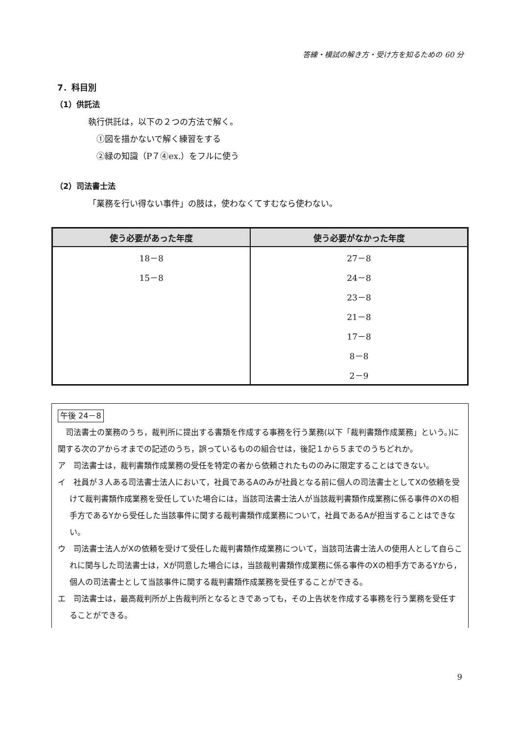答練・模試の解き方・受け方を知るための 60 分
7．科目別
（1）供託法
執行供託は，以下の２つの方法で解く。
①図を描かないで解く練習をする
②緑の知識（P７④ex.）をフルに使う
（2）司法書士法
「業務を行い得ない事件」の肢は，使わなくてすむなら使わない。
| 使う必要があった年度 | 使う必要がなかった年度 |
| --- | --- |
| 18－8 | 27－8 |
| 15－8 | 24－8 |
| | 23－8 |
| | 21－8 |
| | 17－8 |
| | 8－8 |
| | 2－9 |
午後 24－8
　司法書士の業務のうち，裁判所に提出する書類を作成する事務を行う業務(以下「裁判書類作成業務」という。)に関する次のアからオまでの記述のうち，誤っているものの組合せは，後記１から５までのうちどれか。
ア　司法書士は，裁判書類作成業務の受任を特定の者から依頼されたもののみに限定することはできない。
イ　社員が３人ある司法書士法人において，社員であるAのみが社員となる前に個人の司法書士としてXの依頼を受けて裁判書類作成業務を受任していた場合には，当該司法書士法人が当該裁判書類作成業務に係る事件のXの相手方であるYから受任した当該事件に関する裁判書類作成業務について，社員であるAが担当することはできない。
ウ　司法書士法人がXの依頼を受けて受任した裁判書類作成業務について，当該司法書士法人の使用人として自らこれに関与した司法書士は，Xが同意した場合には，当該裁判書類作成業務に係る事件のXの相手方であるYから，個人の司法書士として当該事件に関する裁判書類作成業務を受任することができる。
エ　司法書士は，最高裁判所が上告裁判所となるときであっても，その上告状を作成する事務を行う業務を受任することができる。
9